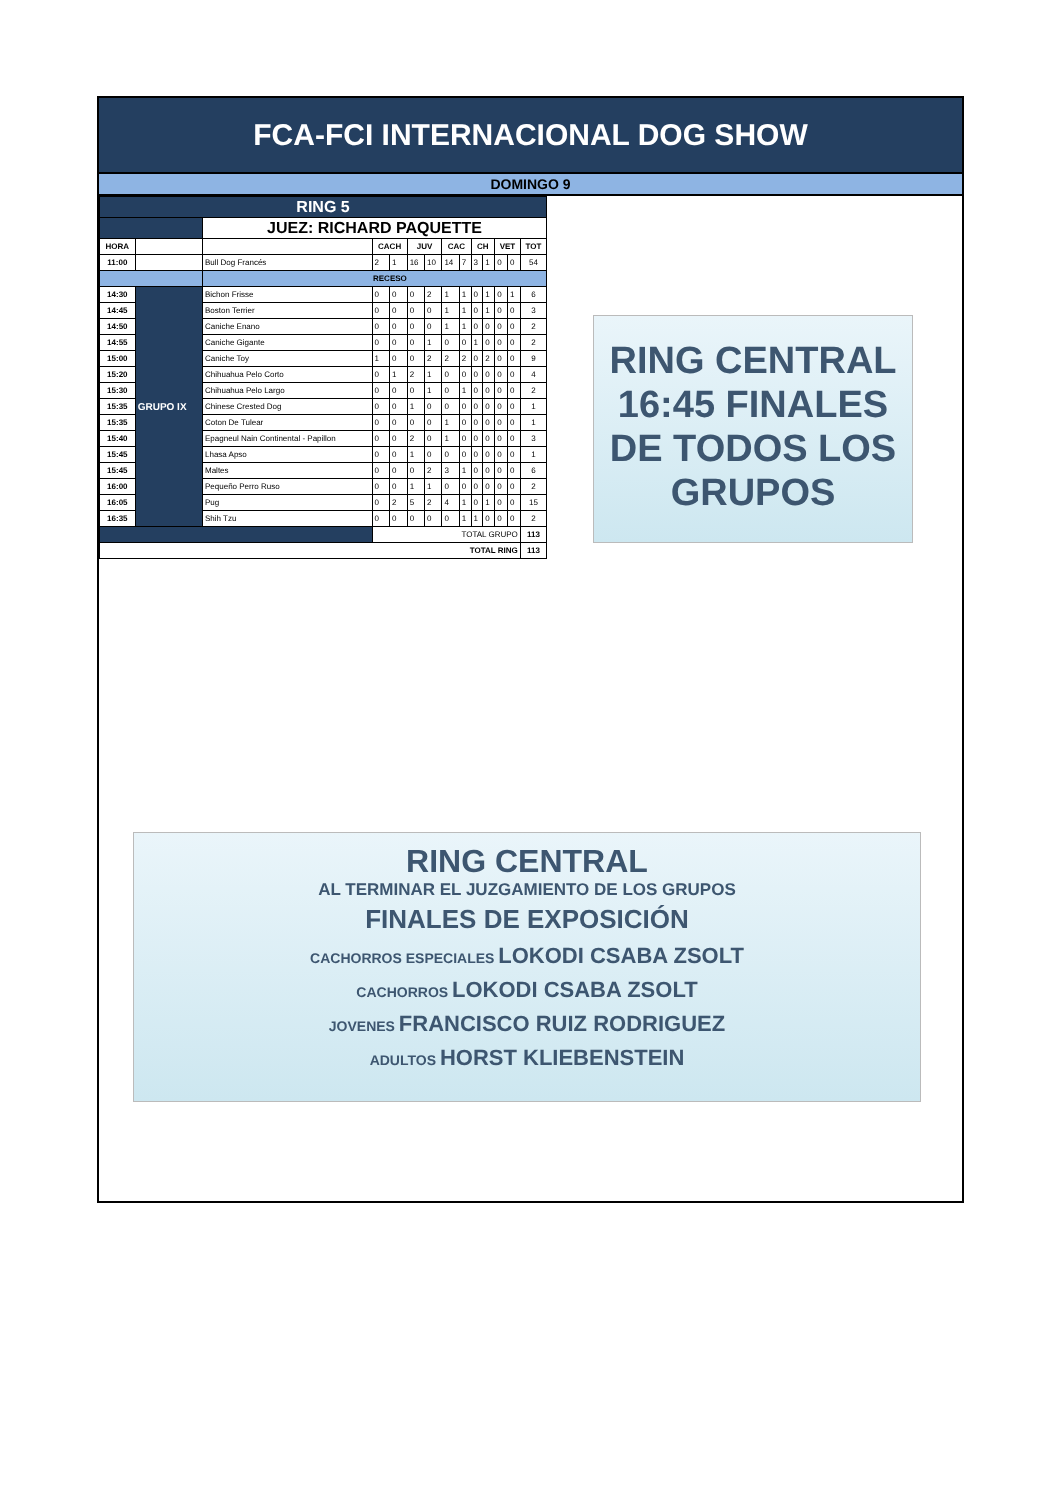FCA-FCI INTERNACIONAL DOG SHOW
DOMINGO 9
| RING 5 | | | | | | | | | | | | | |
| | | JUEZ: RICHARD PAQUETTE | | | | | | | | | | | |
| HORA | | | CACH | | JUV | | CAC | | CH | | VET | | TOT |
| 11:00 | | Bull Dog Francés | 2 | 1 | 16 | 10 | 14 | 7 | 3 | 1 | 0 | 0 | 54 |
| | | RECESO | | | | | | | | | | | |
| 14:30 | GRUPO IX | Bichon Frisse | 0 | 0 | 0 | 2 | 1 | 1 | 0 | 1 | 0 | 1 | 6 |
| 14:45 | | Boston Terrier | 0 | 0 | 0 | 0 | 1 | 1 | 0 | 1 | 0 | 0 | 3 |
| 14:50 | | Caniche Enano | 0 | 0 | 0 | 0 | 1 | 1 | 0 | 0 | 0 | 0 | 2 |
| 14:55 | | Caniche Gigante | 0 | 0 | 0 | 1 | 0 | 0 | 1 | 0 | 0 | 0 | 2 |
| 15:00 | | Caniche Toy | 1 | 0 | 0 | 2 | 2 | 2 | 0 | 2 | 0 | 0 | 9 |
| 15:20 | | Chihuahua Pelo Corto | 0 | 1 | 2 | 1 | 0 | 0 | 0 | 0 | 0 | 0 | 4 |
| 15:30 | | Chihuahua Pelo Largo | 0 | 0 | 0 | 1 | 0 | 1 | 0 | 0 | 0 | 0 | 2 |
| 15:35 | | Chinese Crested Dog | 0 | 0 | 1 | 0 | 0 | 0 | 0 | 0 | 0 | 0 | 1 |
| 15:35 | | Coton De Tulear | 0 | 0 | 0 | 0 | 1 | 0 | 0 | 0 | 0 | 0 | 1 |
| 15:40 | | Epagneul Nain Continental - Papillon | 0 | 0 | 2 | 0 | 1 | 0 | 0 | 0 | 0 | 0 | 3 |
| 15:45 | | Lhasa Apso | 0 | 0 | 1 | 0 | 0 | 0 | 0 | 0 | 0 | 0 | 1 |
| 15:45 | | Maltes | 0 | 0 | 0 | 2 | 3 | 1 | 0 | 0 | 0 | 0 | 6 |
| 16:00 | | Pequeño Perro Ruso | 0 | 0 | 1 | 1 | 0 | 0 | 0 | 0 | 0 | 0 | 2 |
| 16:05 | | Pug | 0 | 2 | 5 | 2 | 4 | 1 | 0 | 1 | 0 | 0 | 15 |
| 16:35 | | Shih Tzu | 0 | 0 | 0 | 0 | 0 | 1 | 1 | 0 | 0 | 0 | 2 |
| | | | TOTAL GRUPO | | | | | | | | | | 113 |
| TOTAL RING | | | | | | | | | | | | | 113 |
RING CENTRAL
16:45 FINALES
DE TODOS LOS
GRUPOS
RING CENTRAL
AL TERMINAR EL JUZGAMIENTO DE LOS GRUPOS
FINALES DE EXPOSICIÓN
CACHORROS ESPECIALES LOKODI CSABA ZSOLT
CACHORROS LOKODI CSABA ZSOLT
JOVENES FRANCISCO RUIZ RODRIGUEZ
ADULTOS HORST KLIEBENSTEIN